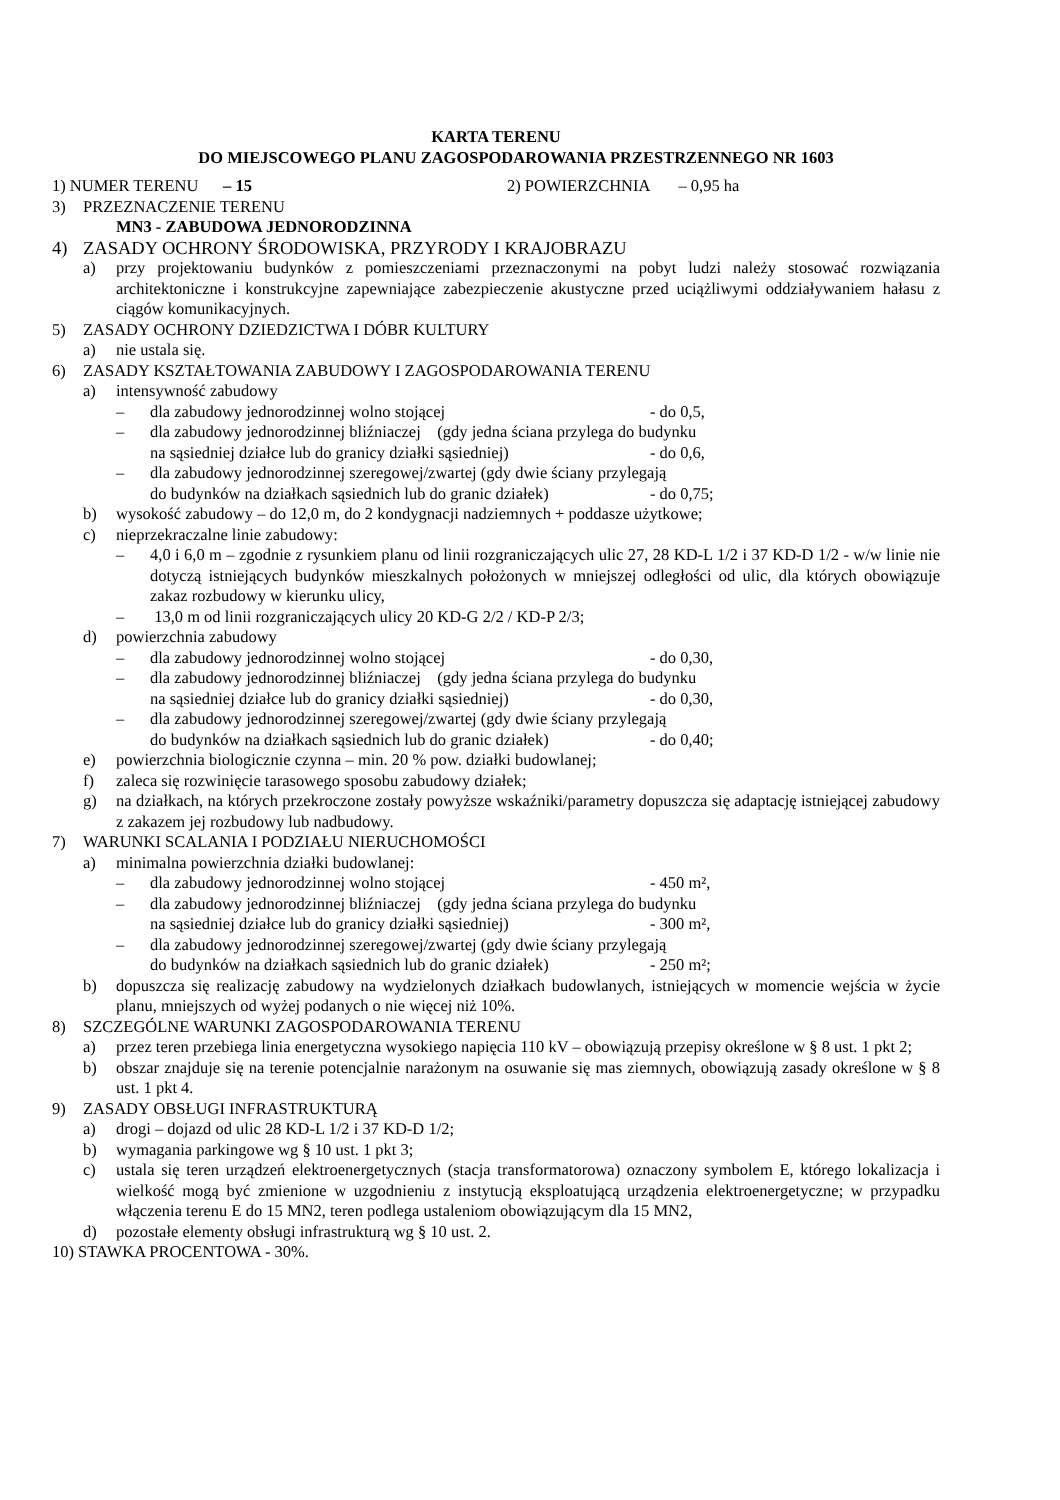KARTA TERENU
DO MIEJSCOWEGO PLANU ZAGOSPODAROWANIA PRZESTRZENNEGO NR 1603
1) NUMER TERENU – 15 2) POWIERZCHNIA – 0,95 ha
3) PRZEZNACZENIE TERENU
MN3 - ZABUDOWA JEDNORODZINNA
4) ZASADY OCHRONY ŚRODOWISKA, PRZYRODY I KRAJOBRAZU
a) przy projektowaniu budynków z pomieszczeniami przeznaczonymi na pobyt ludzi należy stosować rozwiązania architektoniczne i konstrukcyjne zapewniające zabezpieczenie akustyczne przed uciążliwymi oddziaływaniem hałasu z ciągów komunikacyjnych.
5) ZASADY OCHRONY DZIEDZICTWA I DÓBR KULTURY
a) nie ustala się.
6) ZASADY KSZTAŁTOWANIA ZABUDOWY I ZAGOSPODAROWANIA TERENU
a) intensywność zabudowy
– dla zabudowy jednorodzinnej wolno stojącej - do 0,5,
– dla zabudowy jednorodzinnej bliźniaczej (gdy jedna ściana przylega do budynku
na sąsiedniej działce lub do granicy działki sąsiedniej) - do 0,6,
– dla zabudowy jednorodzinnej szeregowej/zwartej (gdy dwie ściany przylegają
do budynków na działkach sąsiednich lub do granic działek) - do 0,75;
b) wysokość zabudowy – do 12,0 m, do 2 kondygnacji nadziemnych + poddasze użytkowe;
c) nieprzekraczalne linie zabudowy:
– 4,0 i 6,0 m – zgodnie z rysunkiem planu od linii rozgraniczających ulic 27, 28 KD-L 1/2 i 37 KD-D 1/2 - w/w linie nie dotyczą istniejących budynków mieszkalnych położonych w mniejszej odległości od ulic, dla których obowiązuje zakaz rozbudowy w kierunku ulicy,
– 13,0 m od linii rozgraniczających ulicy 20 KD-G 2/2 / KD-P 2/3;
d) powierzchnia zabudowy
– dla zabudowy jednorodzinnej wolno stojącej - do 0,30,
– dla zabudowy jednorodzinnej bliźniaczej (gdy jedna ściana przylega do budynku
na sąsiedniej działce lub do granicy działki sąsiedniej) - do 0,30,
– dla zabudowy jednorodzinnej szeregowej/zwartej (gdy dwie ściany przylegają
do budynków na działkach sąsiednich lub do granic działek) - do 0,40;
e) powierzchnia biologicznie czynna – min. 20 % pow. działki budowlanej;
f) zaleca się rozwinięcie tarasowego sposobu zabudowy działek;
g) na działkach, na których przekroczone zostały powyższe wskaźniki/parametry dopuszcza się adaptację istniejącej zabudowy z zakazem jej rozbudowy lub nadbudowy.
7) WARUNKI SCALANIA I PODZIAŁU NIERUCHOMOŚCI
a) minimalna powierzchnia działki budowlanej:
– dla zabudowy jednorodzinnej wolno stojącej - 450 m²,
– dla zabudowy jednorodzinnej bliźniaczej (gdy jedna ściana przylega do budynku
na sąsiedniej działce lub do granicy działki sąsiedniej) - 300 m²,
– dla zabudowy jednorodzinnej szeregowej/zwartej (gdy dwie ściany przylegają
do budynków na działkach sąsiednich lub do granic działek) - 250 m²;
b) dopuszcza się realizację zabudowy na wydzielonych działkach budowlanych, istniejących w momencie wejścia w życie planu, mniejszych od wyżej podanych o nie więcej niż 10%.
8) SZCZEGÓLNE WARUNKI ZAGOSPODAROWANIA TERENU
a) przez teren przebiega linia energetyczna wysokiego napięcia 110 kV – obowiązują przepisy określone w § 8 ust. 1 pkt 2;
b) obszar znajduje się na terenie potencjalnie narażonym na osuwanie się mas ziemnych, obowiązują zasady określone w § 8 ust. 1 pkt 4.
9) ZASADY OBSŁUGI INFRASTRUKTURĄ
a) drogi – dojazd od ulic 28 KD-L 1/2 i 37 KD-D 1/2;
b) wymagania parkingowe wg § 10 ust. 1 pkt 3;
c) ustala się teren urządzeń elektroenergetycznych (stacja transformatorowa) oznaczony symbolem E, którego lokalizacja i wielkość mogą być zmienione w uzgodnieniu z instytucją eksploatującą urządzenia elektroenergetyczne; w przypadku włączenia terenu E do 15 MN2, teren podlega ustaleniom obowiązującym dla 15 MN2,
d) pozostałe elementy obsługi infrastrukturą wg § 10 ust. 2.
10) STAWKA PROCENTOWA - 30%.